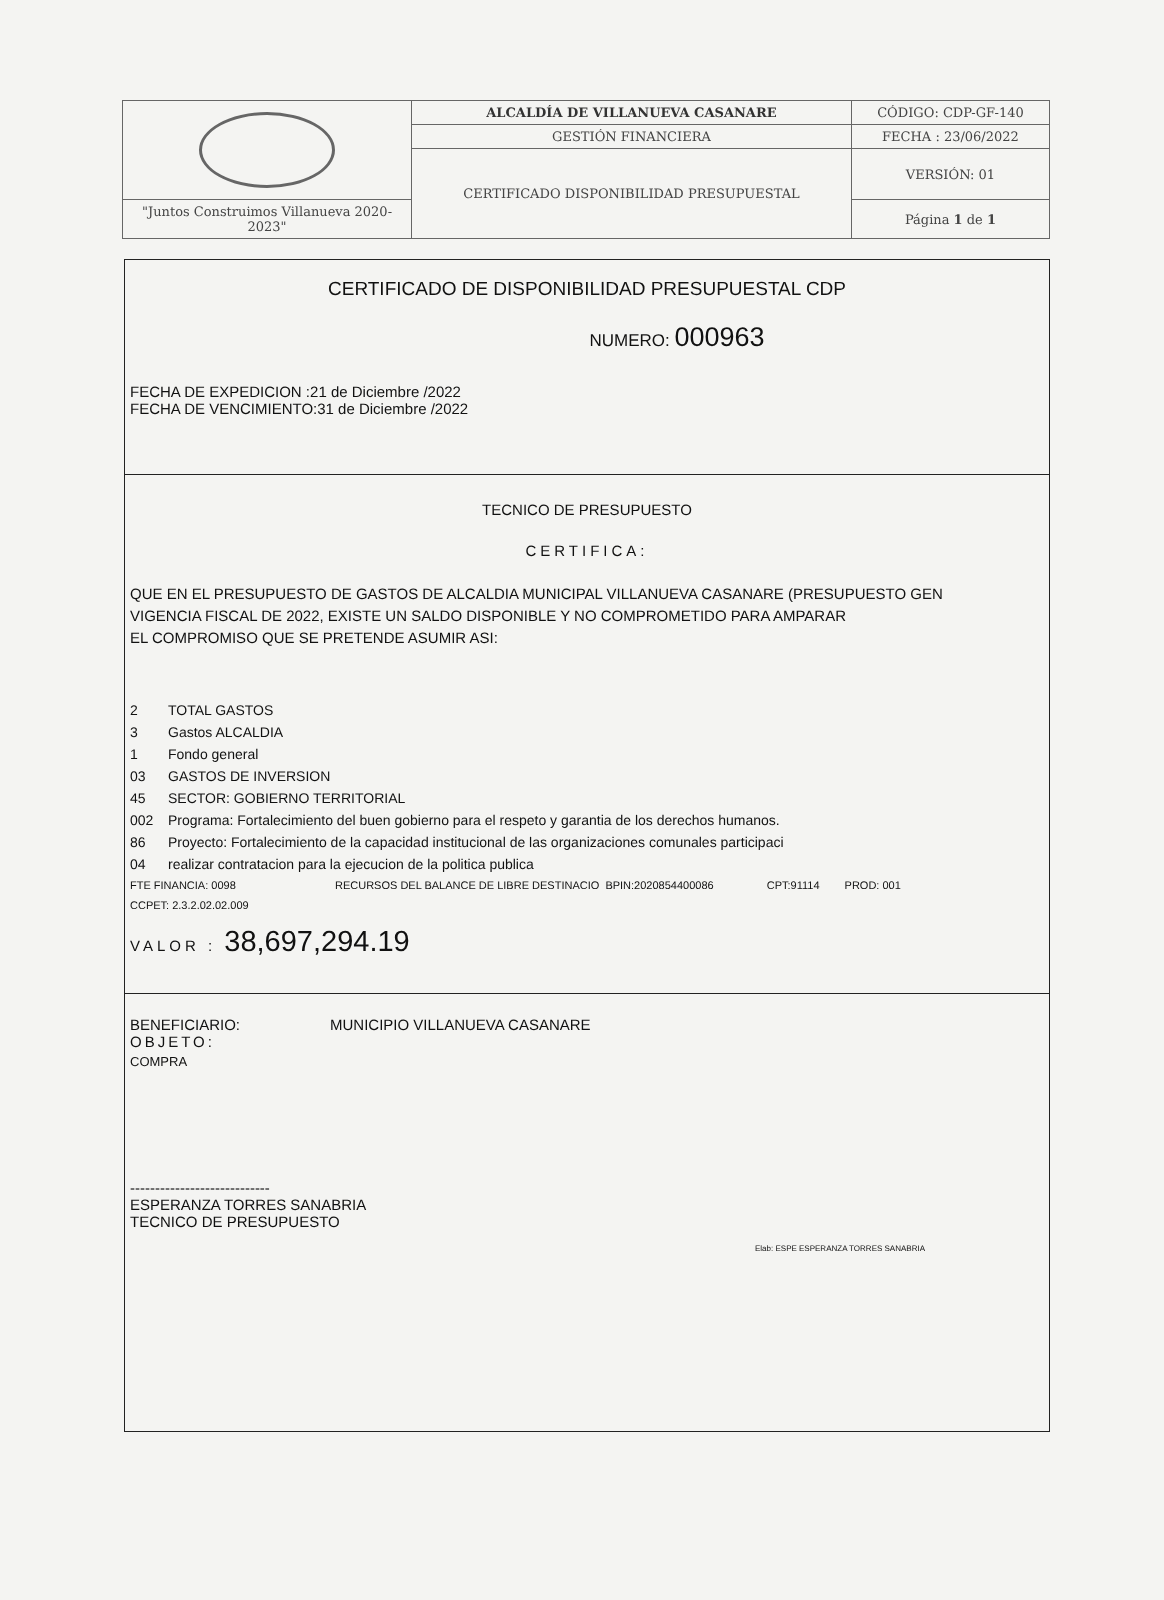| | ALCALDÍA DE VILLANUEVA CASANARE | CÓDIGO: CDP-GF-140 |
| | GESTIÓN FINANCIERA | FECHA : 23/06/2022 |
| | CERTIFICADO DISPONIBILIDAD PRESUPUESTAL | VERSIÓN: 01 |
| "Juntos Construimos Villanueva 2020-2023" | | Página 1 de 1 |
CERTIFICADO DE DISPONIBILIDAD PRESUPUESTAL CDP
NUMERO: 000963
FECHA DE EXPEDICION :21 de Diciembre /2022
FECHA DE VENCIMIENTO:31 de Diciembre /2022
TECNICO DE PRESUPUESTO
CERTIFICA:
QUE EN EL PRESUPUESTO DE GASTOS DE ALCALDIA MUNICIPAL VILLANUEVA CASANARE (PRESUPUESTO GEN
VIGENCIA FISCAL DE 2022, EXISTE UN SALDO DISPONIBLE Y NO COMPROMETIDO PARA AMPARAR
EL COMPROMISO QUE SE PRETENDE ASUMIR ASI:
2 TOTAL GASTOS
3 Gastos ALCALDIA
1 Fondo general
03 GASTOS DE INVERSION
45 SECTOR: GOBIERNO TERRITORIAL
002 Programa: Fortalecimiento del buen gobierno para el respeto y garantia de los derechos humanos.
86 Proyecto: Fortalecimiento de la capacidad institucional de las organizaciones comunales participaci
04 realizar contratacion para la ejecucion de la politica publica
FTE FINANCIA: 0098 RECURSOS DEL BALANCE DE LIBRE DESTINACIO BPIN:2020854400086 CPT:91114 PROD: 001
CCPET: 2.3.2.02.02.009
VALOR : 38,697,294.19
BENEFICIARIO: MUNICIPIO VILLANUEVA CASANARE
OBJETO:
COMPRA
----------------------------
ESPERANZA TORRES SANABRIA
TECNICO DE PRESUPUESTO
Elab: ESPE ESPERANZA TORRES SANABRIA